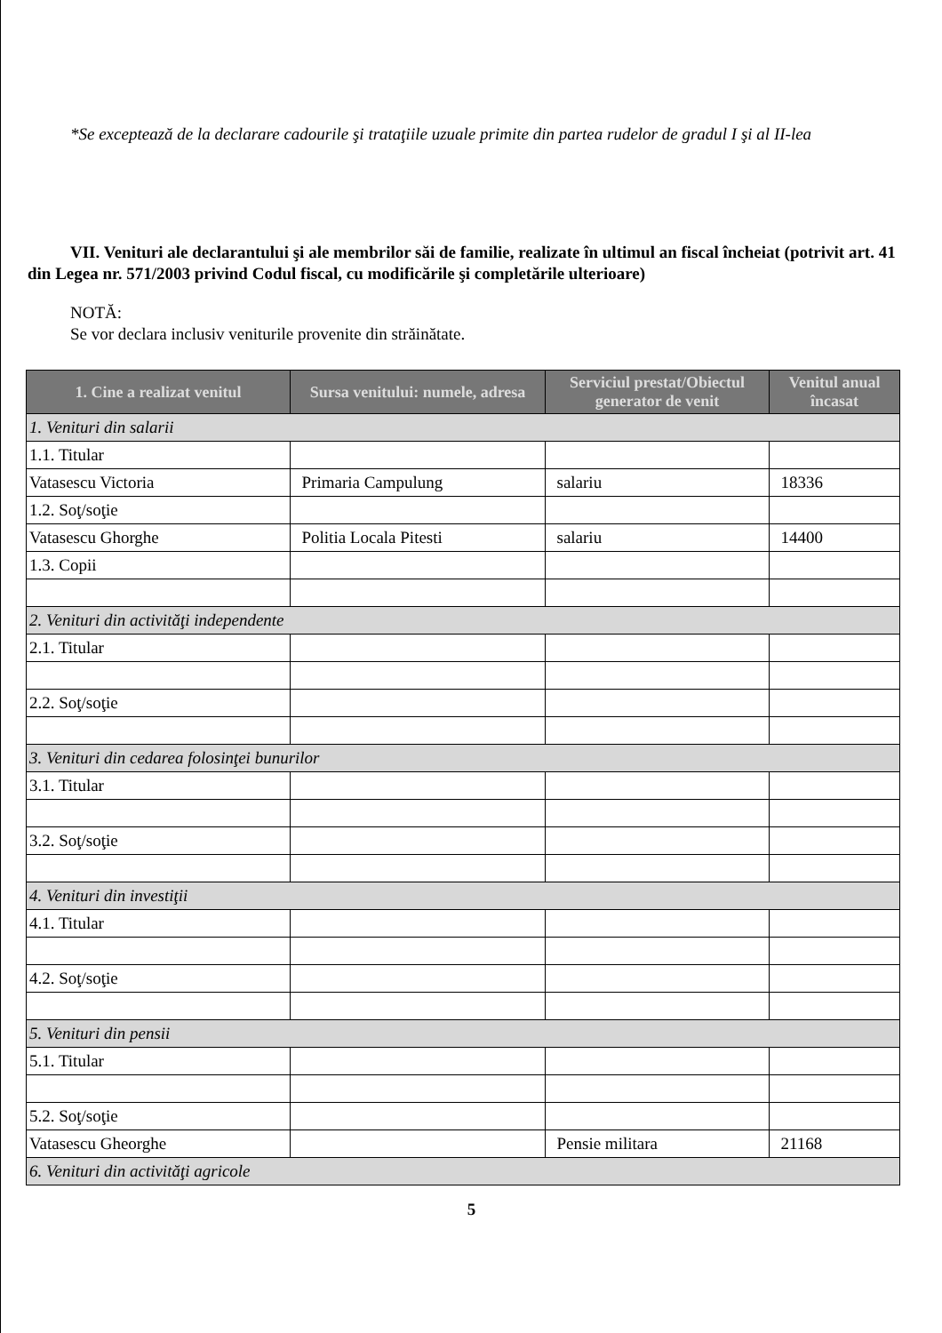*Se exceptează de la declarare cadourile şi trataţiile uzuale primite din partea rudelor de gradul I şi al II-lea
VII. Venituri ale declarantului şi ale membrilor săi de familie, realizate în ultimul an fiscal încheiat (potrivit art. 41 din Legea nr. 571/2003 privind Codul fiscal, cu modificările şi completările ulterioare)
NOTĂ:
Se vor declara inclusiv veniturile provenite din străinătate.
| 1. Cine a realizat venitul | Sursa venitului: numele, adresa | Serviciul prestat/Obiectul generator de venit | Venitul anual încasat |
| --- | --- | --- | --- |
| 1. Venituri din salarii | | | |
| 1.1. Titular | | | |
| Vatasescu Victoria | Primaria Campulung | salariu | 18336 |
| 1.2. Soţ/soţie | | | |
| Vatasescu Ghorghe | Politia Locala Pitesti | salariu | 14400 |
| 1.3. Copii | | | |
| 2. Venituri din activităţi independente | | | |
| 2.1. Titular | | | |
| 2.2. Soţ/soţie | | | |
| 3. Venituri din cedarea folosinţei bunurilor | | | |
| 3.1. Titular | | | |
| 3.2. Soţ/soţie | | | |
| 4. Venituri din investiţii | | | |
| 4.1. Titular | | | |
| 4.2. Soţ/soţie | | | |
| 5. Venituri din pensii | | | |
| 5.1. Titular | | | |
| 5.2. Soţ/soţie | | | |
| Vatasescu Gheorghe | | Pensie militara | 21168 |
| 6. Venituri din activităţi agricole | | | |
5